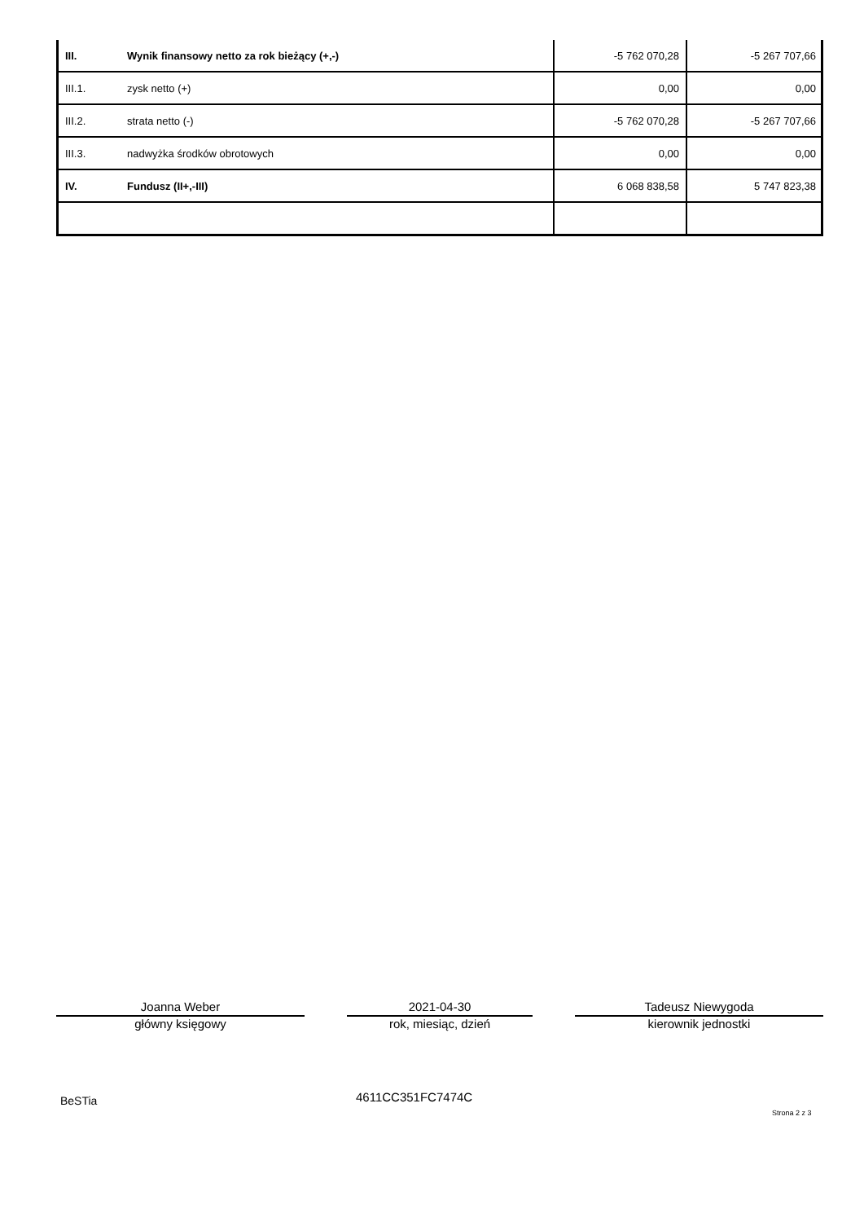| III. | Wynik finansowy netto za rok bieżący (+,-) | -5 762 070,28 | -5 267 707,66 |
| III.1. | zysk netto (+) | 0,00 | 0,00 |
| III.2. | strata netto (-) | -5 762 070,28 | -5 267 707,66 |
| III.3. | nadwyżka środków obrotowych | 0,00 | 0,00 |
| IV. | Fundusz (II+,-III) | 6 068 838,58 | 5 747 823,38 |
Joanna Weber
główny księgowy
2021-04-30
rok, miesiąc, dzień
Tadeusz Niewygoda
kierownik jednostki
BeSTia 4611CC351FC7474C
Strona 2 z 3